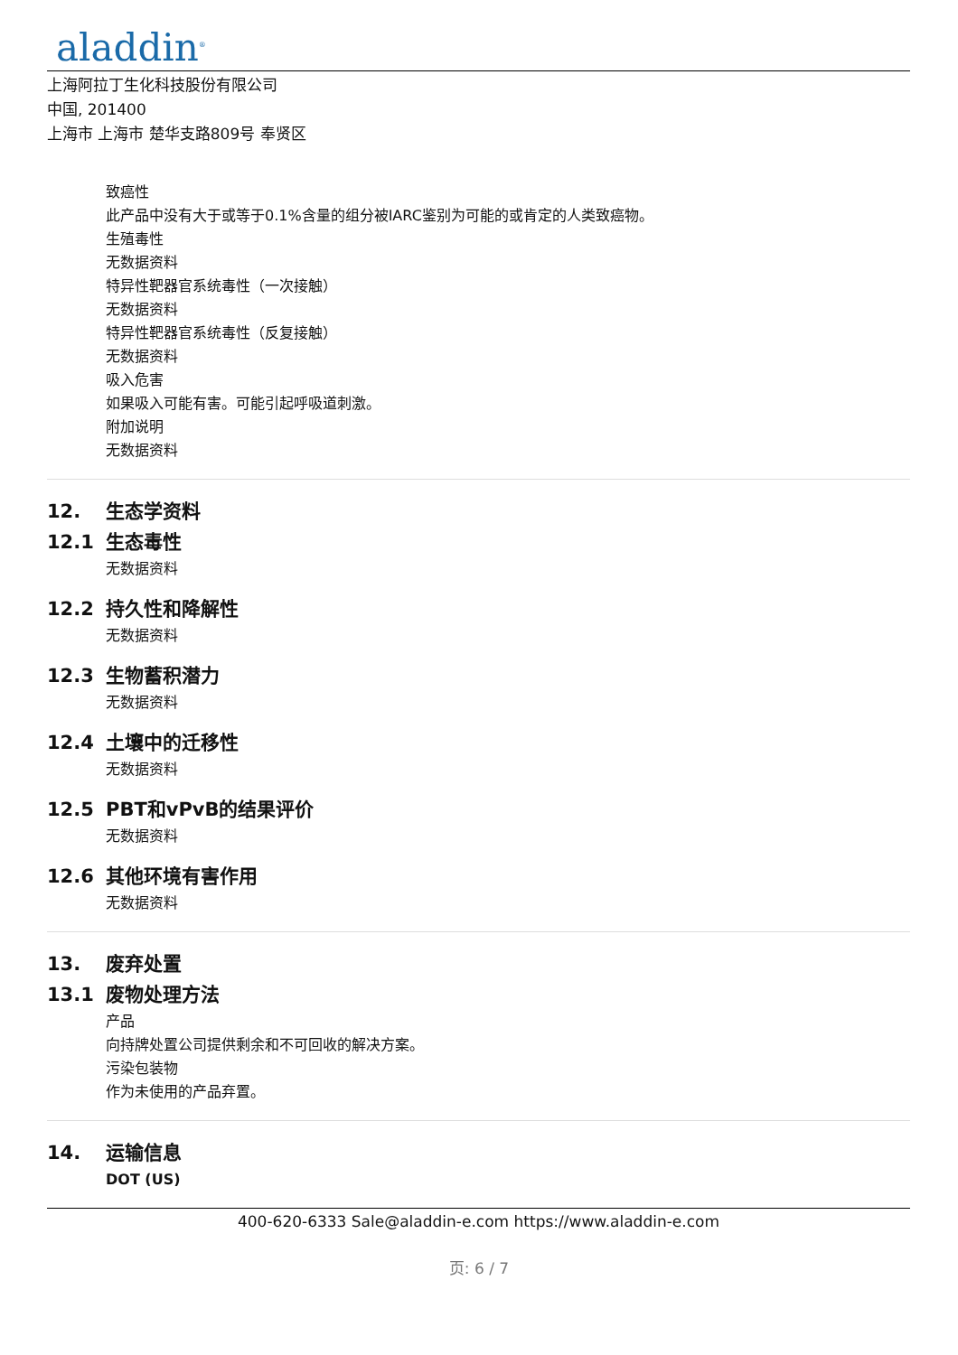aladdin<sup>®</sup>
上海阿拉丁生化科技股份有限公司
中国, 201400
上海市 上海市 楚华支路809号 奉贤区
致癌性
此产品中没有大于或等于0.1%含量的组分被IARC鉴别为可能的或肯定的人类致癌物。
生殖毒性
无数据资料
特异性靶器官系统毒性（一次接触）
无数据资料
特异性靶器官系统毒性（反复接触）
无数据资料
吸入危害
如果吸入可能有害。可能引起呼吸道刺激。
附加说明
无数据资料
12. 生态学资料
12.1 生态毒性
无数据资料
12.2 持久性和降解性
无数据资料
12.3 生物蓄积潜力
无数据资料
12.4 土壤中的迁移性
无数据资料
12.5 PBT和vPvB的结果评价
无数据资料
12.6 其他环境有害作用
无数据资料
13. 废弃处置
13.1 废物处理方法
产品
向持牌处置公司提供剩余和不可回收的解决方案。
污染包装物
作为未使用的产品弃置。
14. 运输信息
DOT (US)
400-620-6333 Sale@aladdin-e.com https://www.aladdin-e.com
页: 6 / 7